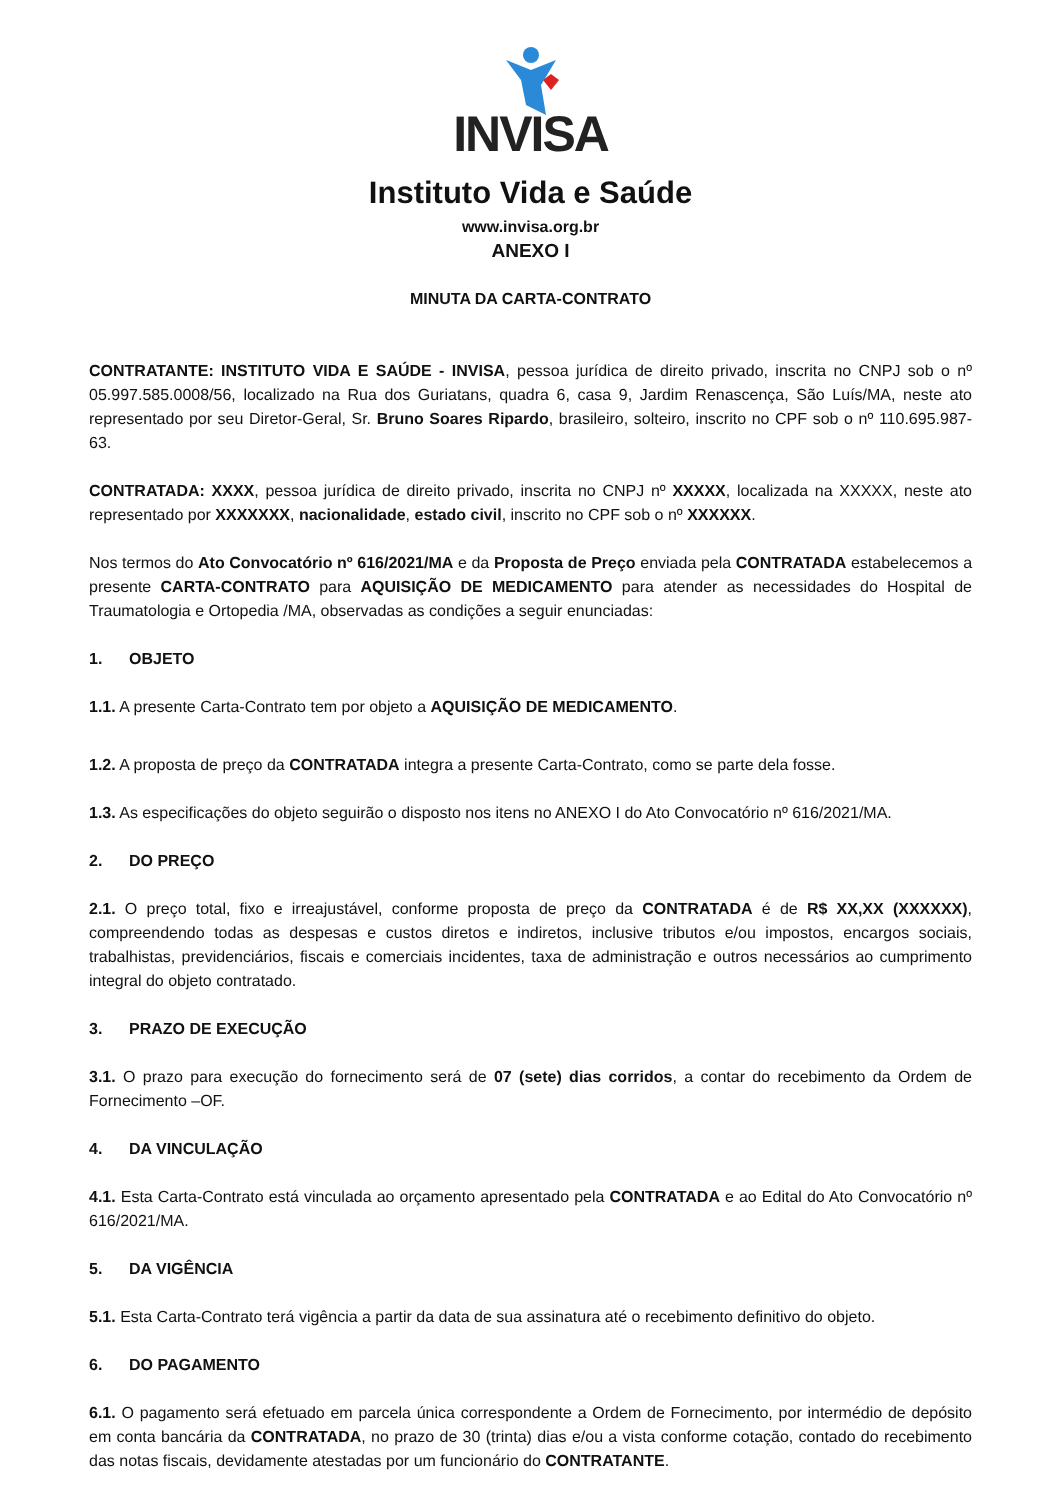INVISA
Instituto Vida e Saúde
www.invisa.org.br
ANEXO I
MINUTA DA CARTA-CONTRATO
CONTRATANTE: INSTITUTO VIDA E SAÚDE - INVISA, pessoa jurídica de direito privado, inscrita no CNPJ sob o nº 05.997.585.0008/56, localizado na Rua dos Guriatans, quadra 6, casa 9, Jardim Renascença, São Luís/MA, neste ato representado por seu Diretor-Geral, Sr. Bruno Soares Ripardo, brasileiro, solteiro, inscrito no CPF sob o nº 110.695.987-63.
CONTRATADA: XXXX, pessoa jurídica de direito privado, inscrita no CNPJ nº XXXXX, localizada na XXXXX, neste ato representado por XXXXXXX, nacionalidade, estado civil, inscrito no CPF sob o nº XXXXXX.
Nos termos do Ato Convocatório nº 616/2021/MA e da Proposta de Preço enviada pela CONTRATADA estabelecemos a presente CARTA-CONTRATO para AQUISIÇÃO DE MEDICAMENTO para atender as necessidades do Hospital de Traumatologia e Ortopedia /MA, observadas as condições a seguir enunciadas:
1. OBJETO
1.1. A presente Carta-Contrato tem por objeto a AQUISIÇÃO DE MEDICAMENTO.
1.2. A proposta de preço da CONTRATADA integra a presente Carta-Contrato, como se parte dela fosse.
1.3. As especificações do objeto seguirão o disposto nos itens no ANEXO I do Ato Convocatório nº 616/2021/MA.
2. DO PREÇO
2.1. O preço total, fixo e irreajustável, conforme proposta de preço da CONTRATADA é de R$ XX,XX (XXXXXX), compreendendo todas as despesas e custos diretos e indiretos, inclusive tributos e/ou impostos, encargos sociais, trabalhistas, previdenciários, fiscais e comerciais incidentes, taxa de administração e outros necessários ao cumprimento integral do objeto contratado.
3. PRAZO DE EXECUÇÃO
3.1. O prazo para execução do fornecimento será de 07 (sete) dias corridos, a contar do recebimento da Ordem de Fornecimento –OF.
4. DA VINCULAÇÃO
4.1. Esta Carta-Contrato está vinculada ao orçamento apresentado pela CONTRATADA e ao Edital do Ato Convocatório nº 616/2021/MA.
5. DA VIGÊNCIA
5.1. Esta Carta-Contrato terá vigência a partir da data de sua assinatura até o recebimento definitivo do objeto.
6. DO PAGAMENTO
6.1. O pagamento será efetuado em parcela única correspondente a Ordem de Fornecimento, por intermédio de depósito em conta bancária da CONTRATADA, no prazo de 30 (trinta) dias e/ou a vista conforme cotação, contado do recebimento das notas fiscais, devidamente atestadas por um funcionário do CONTRATANTE.